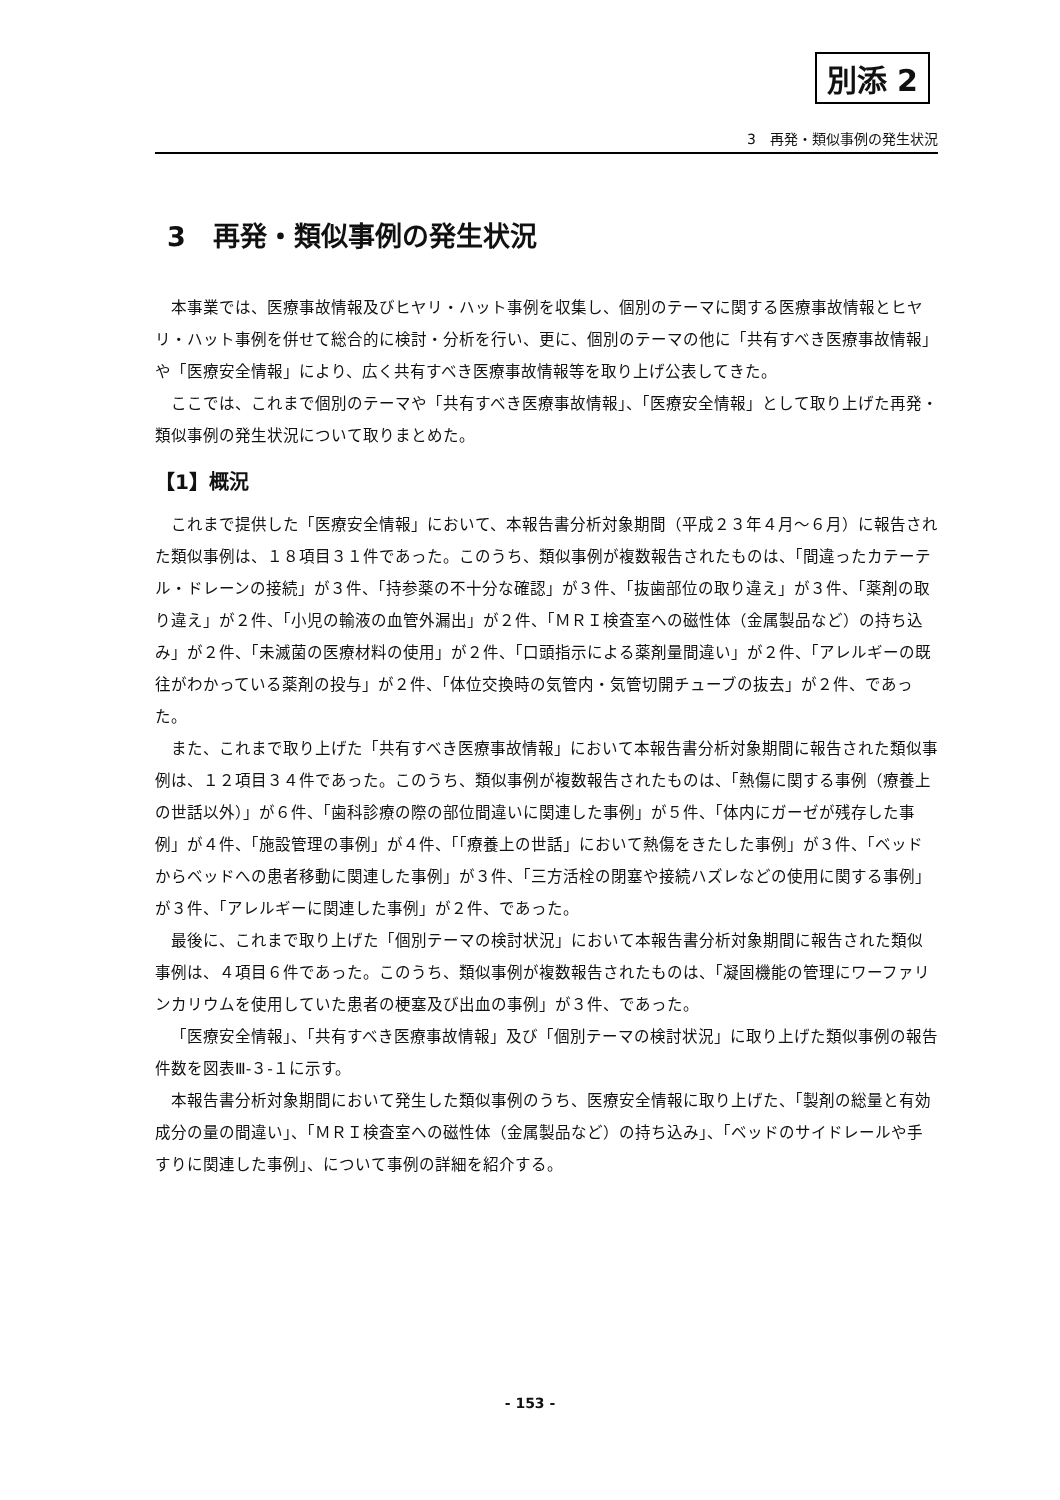別添 2
3　再発・類似事例の発生状況
3　再発・類似事例の発生状況
本事業では、医療事故情報及びヒヤリ・ハット事例を収集し、個別のテーマに関する医療事故情報とヒヤリ・ハット事例を併せて総合的に検討・分析を行い、更に、個別のテーマの他に「共有すべき医療事故情報」や「医療安全情報」により、広く共有すべき医療事故情報等を取り上げ公表してきた。
ここでは、これまで個別のテーマや「共有すべき医療事故情報」、「医療安全情報」として取り上げた再発・類似事例の発生状況について取りまとめた。
【1】概況
これまで提供した「医療安全情報」において、本報告書分析対象期間（平成２３年４月～６月）に報告された類似事例は、１８項目３１件であった。このうち、類似事例が複数報告されたものは、「間違ったカテーテル・ドレーンの接続」が３件、「持参薬の不十分な確認」が３件、「抜歯部位の取り違え」が３件、「薬剤の取り違え」が２件、「小児の輸液の血管外漏出」が２件、「ＭＲＩ検査室への磁性体（金属製品など）の持ち込み」が２件、「未滅菌の医療材料の使用」が２件、「口頭指示による薬剤量間違い」が２件、「アレルギーの既往がわかっている薬剤の投与」が２件、「体位交換時の気管内・気管切開チューブの抜去」が２件、であった。
また、これまで取り上げた「共有すべき医療事故情報」において本報告書分析対象期間に報告された類似事例は、１２項目３４件であった。このうち、類似事例が複数報告されたものは、「熱傷に関する事例（療養上の世話以外）」が６件、「歯科診療の際の部位間違いに関連した事例」が５件、「体内にガーゼが残存した事例」が４件、「施設管理の事例」が４件、「「療養上の世話」において熱傷をきたした事例」が３件、「ベッドからベッドへの患者移動に関連した事例」が３件、「三方活栓の閉塞や接続ハズレなどの使用に関する事例」が３件、「アレルギーに関連した事例」が２件、であった。
最後に、これまで取り上げた「個別テーマの検討状況」において本報告書分析対象期間に報告された類似事例は、４項目６件であった。このうち、類似事例が複数報告されたものは、「凝固機能の管理にワーファリンカリウムを使用していた患者の梗塞及び出血の事例」が３件、であった。
「医療安全情報」、「共有すべき医療事故情報」及び「個別テーマの検討状況」に取り上げた類似事例の報告件数を図表Ⅲ-３-１に示す。
本報告書分析対象期間において発生した類似事例のうち、医療安全情報に取り上げた、「製剤の総量と有効成分の量の間違い」、「ＭＲＩ検査室への磁性体（金属製品など）の持ち込み」、「ベッドのサイドレールや手すりに関連した事例」、について事例の詳細を紹介する。
- 153 -